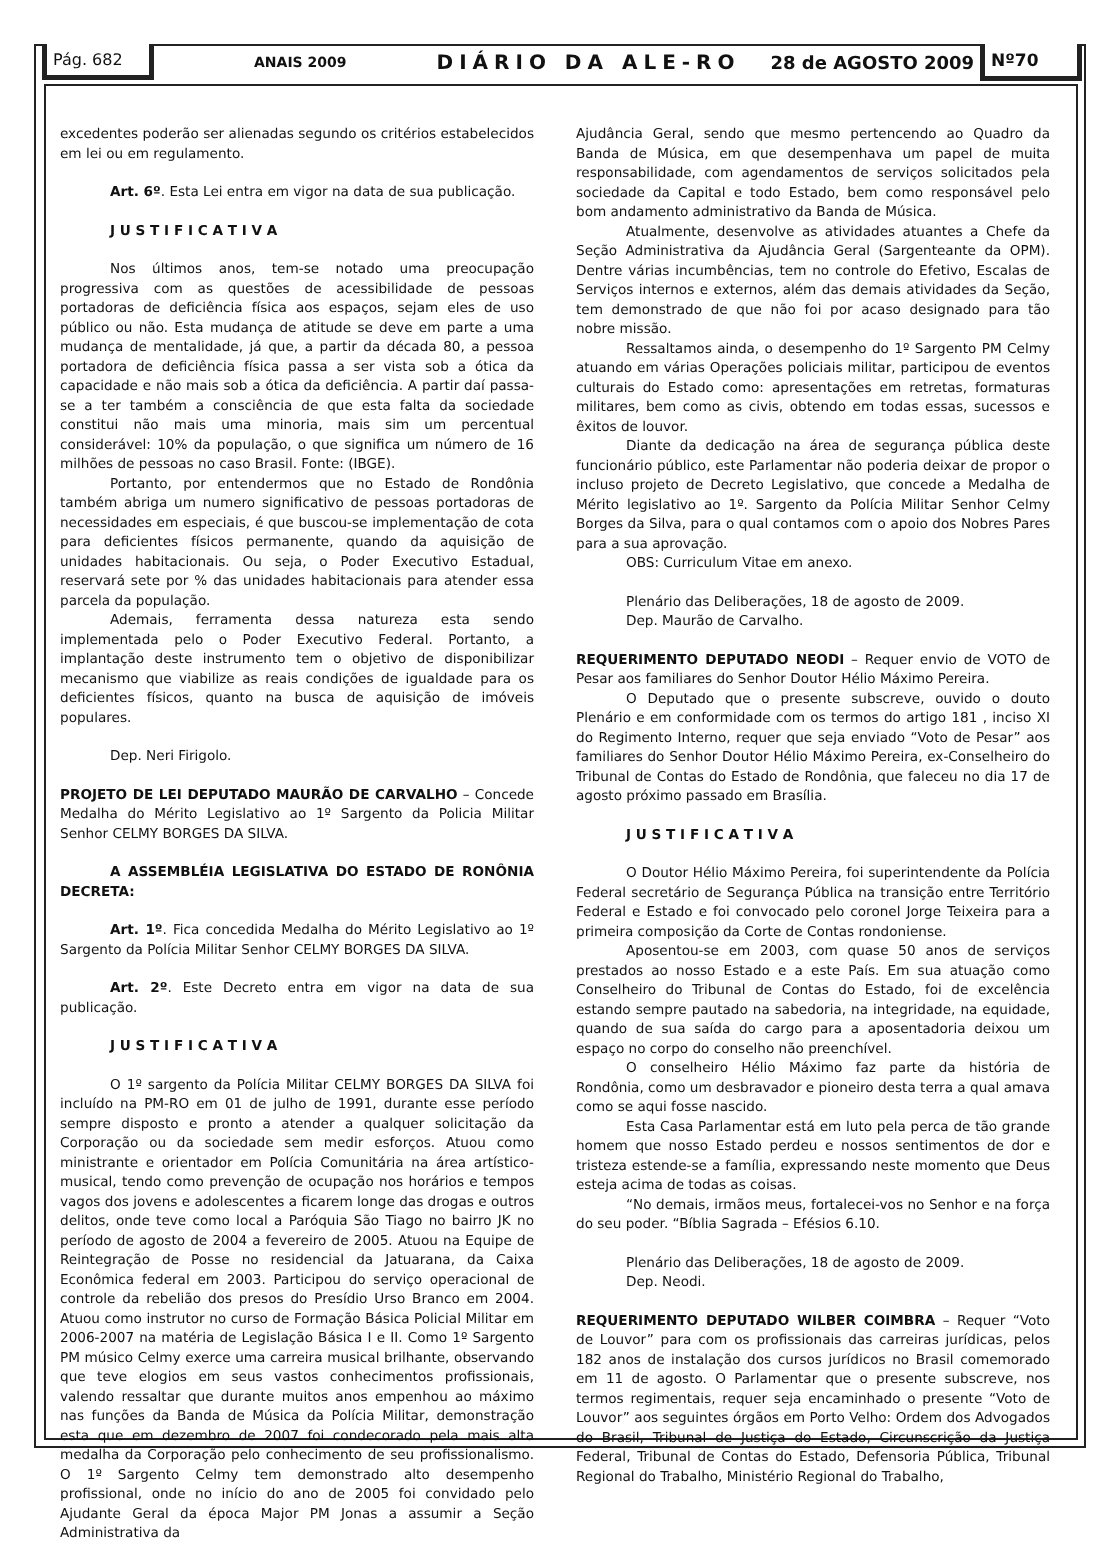Pág. 682
ANAIS 2009
DIÁRIO DA ALE-RO 28 de AGOSTO 2009
Nº70
excedentes poderão ser alienadas segundo os critérios estabelecidos em lei ou em regulamento.
Art. 6º. Esta Lei entra em vigor na data de sua publicação.
J U S T I F I C A T I V A
Nos últimos anos, tem-se notado uma preocupação progressiva com as questões de acessibilidade de pessoas portadoras de deficiência física aos espaços, sejam eles de uso público ou não. Esta mudança de atitude se deve em parte a uma mudança de mentalidade, já que, a partir da década 80, a pessoa portadora de deficiência física passa a ser vista sob a ótica da capacidade e não mais sob a ótica da deficiência. A partir daí passa-se a ter também a consciência de que esta falta da sociedade constitui não mais uma minoria, mais sim um percentual considerável: 10% da população, o que significa um número de 16 milhões de pessoas no caso Brasil. Fonte: (IBGE).
Portanto, por entendermos que no Estado de Rondônia também abriga um numero significativo de pessoas portadoras de necessidades em especiais, é que buscou-se implementação de cota para deficientes físicos permanente, quando da aquisição de unidades habitacionais. Ou seja, o Poder Executivo Estadual, reservará sete por % das unidades habitacionais para atender essa parcela da população.
Ademais, ferramenta dessa natureza esta sendo implementada pelo o Poder Executivo Federal. Portanto, a implantação deste instrumento tem o objetivo de disponibilizar mecanismo que viabilize as reais condições de igualdade para os deficientes físicos, quanto na busca de aquisição de imóveis populares.
Dep. Neri Firigolo.
PROJETO DE LEI DEPUTADO MAURÃO DE CARVALHO – Concede Medalha do Mérito Legislativo ao 1º Sargento da Policia Militar Senhor CELMY BORGES DA SILVA.
A ASSEMBLÉIA LEGISLATIVA DO ESTADO DE RONÔNIA DECRETA:
Art. 1º. Fica concedida Medalha do Mérito Legislativo ao 1º Sargento da Polícia Militar Senhor CELMY BORGES DA SILVA.
Art. 2º. Este Decreto entra em vigor na data de sua publicação.
J U S T I F I C A T I V A
O 1º sargento da Polícia Militar CELMY BORGES DA SILVA foi incluído na PM-RO em 01 de julho de 1991, durante esse período sempre disposto e pronto a atender a qualquer solicitação da Corporação ou da sociedade sem medir esforços. Atuou como ministrante e orientador em Polícia Comunitária na área artístico-musical, tendo como prevenção de ocupação nos horários e tempos vagos dos jovens e adolescentes a ficarem longe das drogas e outros delitos, onde teve como local a Paróquia São Tiago no bairro JK no período de agosto de 2004 a fevereiro de 2005. Atuou na Equipe de Reintegração de Posse no residencial da Jatuarana, da Caixa Econômica federal em 2003. Participou do serviço operacional de controle da rebelião dos presos do Presídio Urso Branco em 2004. Atuou como instrutor no curso de Formação Básica Policial Militar em 2006-2007 na matéria de Legislação Básica I e II. Como 1º Sargento PM músico Celmy exerce uma carreira musical brilhante, observando que teve elogios em seus vastos conhecimentos profissionais, valendo ressaltar que durante muitos anos empenhou ao máximo nas funções da Banda de Música da Polícia Militar, demonstração esta que em dezembro de 2007 foi condecorado pela mais alta medalha da Corporação pelo conhecimento de seu profissionalismo. O 1º Sargento Celmy tem demonstrado alto desempenho profissional, onde no início do ano de 2005 foi convidado pelo Ajudante Geral da época Major PM Jonas a assumir a Seção Administrativa da
Ajudância Geral, sendo que mesmo pertencendo ao Quadro da Banda de Música, em que desempenhava um papel de muita responsabilidade, com agendamentos de serviços solicitados pela sociedade da Capital e todo Estado, bem como responsável pelo bom andamento administrativo da Banda de Música.
Atualmente, desenvolve as atividades atuantes a Chefe da Seção Administrativa da Ajudância Geral (Sargenteante da OPM). Dentre várias incumbências, tem no controle do Efetivo, Escalas de Serviços internos e externos, além das demais atividades da Seção, tem demonstrado de que não foi por acaso designado para tão nobre missão.
Ressaltamos ainda, o desempenho do 1º Sargento PM Celmy atuando em várias Operações policiais militar, participou de eventos culturais do Estado como: apresentações em retretas, formaturas militares, bem como as civis, obtendo em todas essas, sucessos e êxitos de louvor.
Diante da dedicação na área de segurança pública deste funcionário público, este Parlamentar não poderia deixar de propor o incluso projeto de Decreto Legislativo, que concede a Medalha de Mérito legislativo ao 1º. Sargento da Polícia Militar Senhor Celmy Borges da Silva, para o qual contamos com o apoio dos Nobres Pares para a sua aprovação.
OBS: Curriculum Vitae em anexo.
Plenário das Deliberações, 18 de agosto de 2009.
Dep. Maurão de Carvalho.
REQUERIMENTO DEPUTADO NEODI – Requer envio de VOTO de Pesar aos familiares do Senhor Doutor Hélio Máximo Pereira.
O Deputado que o presente subscreve, ouvido o douto Plenário e em conformidade com os termos do artigo 181 , inciso XI do Regimento Interno, requer que seja enviado “Voto de Pesar” aos familiares do Senhor Doutor Hélio Máximo Pereira, ex-Conselheiro do Tribunal de Contas do Estado de Rondônia, que faleceu no dia 17 de agosto próximo passado em Brasília.
J U S T I F I C A T I V A
O Doutor Hélio Máximo Pereira, foi superintendente da Polícia Federal secretário de Segurança Pública na transição entre Território Federal e Estado e foi convocado pelo coronel Jorge Teixeira para a primeira composição da Corte de Contas rondoniense.
Aposentou-se em 2003, com quase 50 anos de serviços prestados ao nosso Estado e a este País. Em sua atuação como Conselheiro do Tribunal de Contas do Estado, foi de excelência estando sempre pautado na sabedoria, na integridade, na equidade, quando de sua saída do cargo para a aposentadoria deixou um espaço no corpo do conselho não preenchível.
O conselheiro Hélio Máximo faz parte da história de Rondônia, como um desbravador e pioneiro desta terra a qual amava como se aqui fosse nascido.
Esta Casa Parlamentar está em luto pela perca de tão grande homem que nosso Estado perdeu e nossos sentimentos de dor e tristeza estende-se a família, expressando neste momento que Deus esteja acima de todas as coisas.
“No demais, irmãos meus, fortalecei-vos no Senhor e na força do seu poder. “Bíblia Sagrada – Efésios 6.10.
Plenário das Deliberações, 18 de agosto de 2009.
Dep. Neodi.
REQUERIMENTO DEPUTADO WILBER COIMBRA – Requer “Voto de Louvor” para com os profissionais das carreiras jurídicas, pelos 182 anos de instalação dos cursos jurídicos no Brasil comemorado em 11 de agosto. O Parlamentar que o presente subscreve, nos termos regimentais, requer seja encaminhado o presente “Voto de Louvor” aos seguintes órgãos em Porto Velho: Ordem dos Advogados do Brasil, Tribunal de Justiça do Estado, Circunscrição da Justiça Federal, Tribunal de Contas do Estado, Defensoria Pública, Tribunal Regional do Trabalho, Ministério Regional do Trabalho,